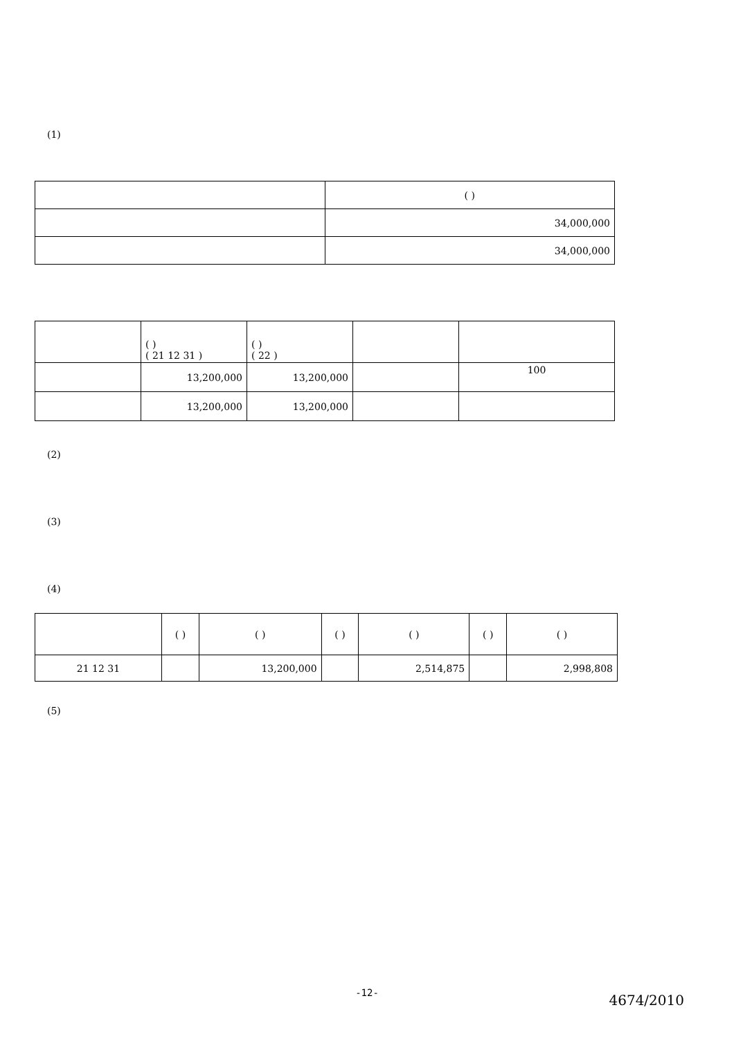(1)
| | ( ) |
| | 34,000,000 |
| | 34,000,000 |
| | ( ) ( 21 12 31 ) | ( ) ( 22 ) | | |
| | 13,200,000 | 13,200,000 | | 100 |
| | 13,200,000 | 13,200,000 | | |
(2)
(3)
(4)
| | ( ) | ( ) | ( ) | ( ) | ( ) | ( ) |
| 21 12 31 | | 13,200,000 | | 2,514,875 | | 2,998,808 |
(5)
-12- 4674/2010